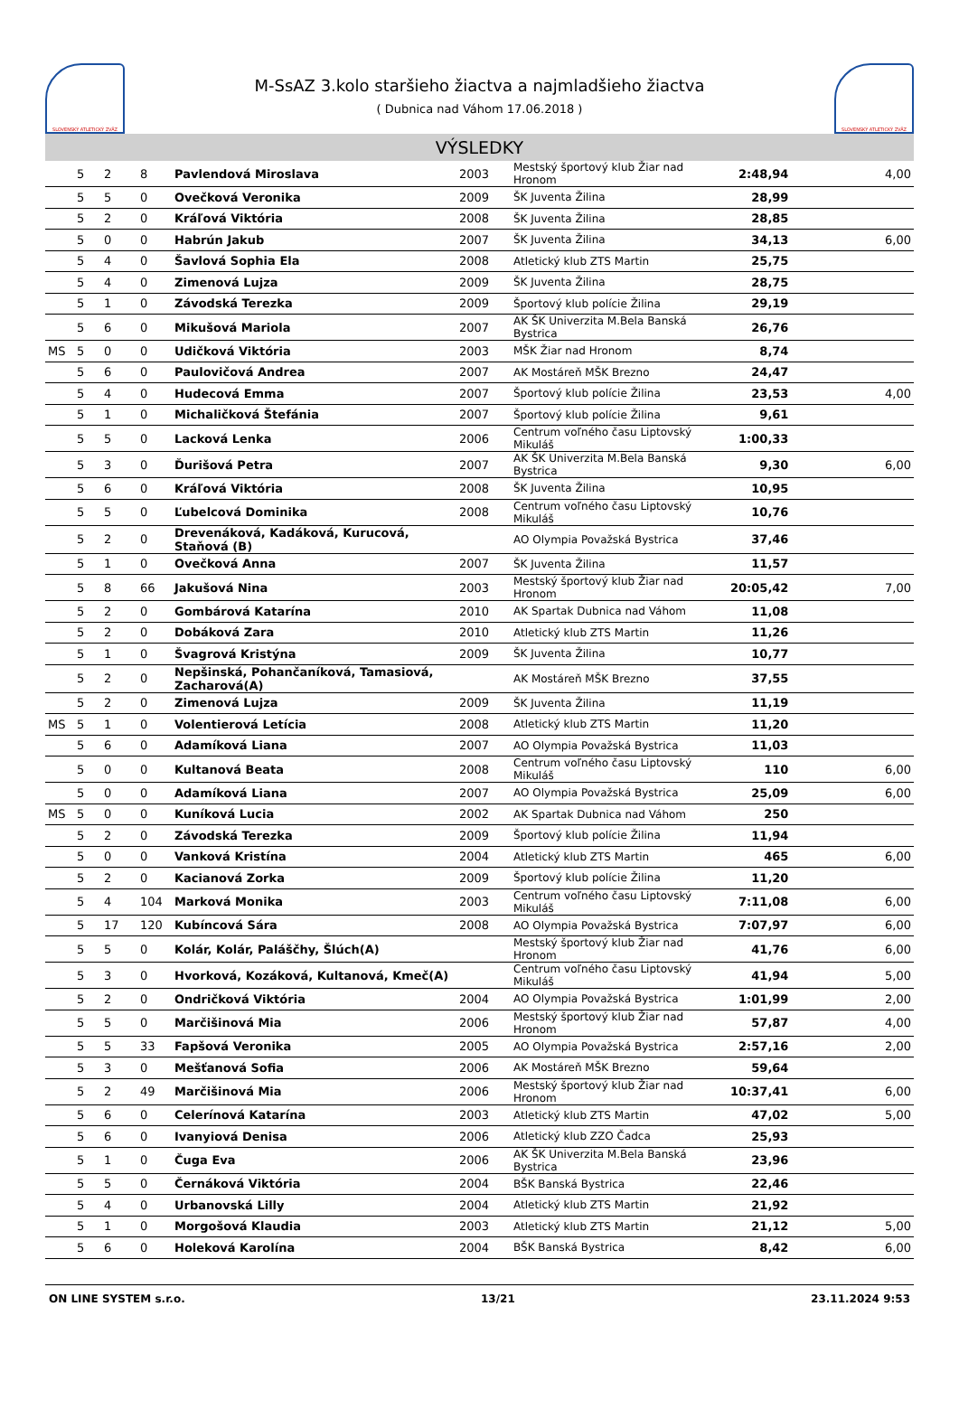SLOVENSKÝ ATLETICKÝ ZVÄZ
M-SsAZ 3.kolo staršieho žiactva a najmladšieho žiactva
( Dubnica nad Váhom 17.06.2018 )
SLOVENSKÝ ATLETICKÝ ZVÄZ
VÝSLEDKY
| | 5 | 2 | 8 | Pavlendová Miroslava | 2003 | Mestský športový klub Žiar nad Hronom | 2:48,94 | 4,00 |
| | 5 | 5 | 0 | Ovečková Veronika | 2009 | ŠK Juventa Žilina | 28,99 | |
| | 5 | 2 | 0 | Kráľová Viktória | 2008 | ŠK Juventa Žilina | 28,85 | |
| | 5 | 0 | 0 | Habrún Jakub | 2007 | ŠK Juventa Žilina | 34,13 | 6,00 |
| | 5 | 4 | 0 | Šavlová Sophia Ela | 2008 | Atletický klub ZTS Martin | 25,75 | |
| | 5 | 4 | 0 | Zimenová Lujza | 2009 | ŠK Juventa Žilina | 28,75 | |
| | 5 | 1 | 0 | Závodská Terezka | 2009 | Športový klub polície Žilina | 29,19 | |
| | 5 | 6 | 0 | Mikušová Mariola | 2007 | AK ŠK Univerzita M.Bela Banská Bystrica | 26,76 | |
| MS | 5 | 0 | 0 | Udičková Viktória | 2003 | MŠK Žiar nad Hronom | 8,74 | |
| | 5 | 6 | 0 | Paulovičová Andrea | 2007 | AK Mostáreň MŠK Brezno | 24,47 | |
| | 5 | 4 | 0 | Hudecová Emma | 2007 | Športový klub polície Žilina | 23,53 | 4,00 |
| | 5 | 1 | 0 | Michaličková Štefánia | 2007 | Športový klub polície Žilina | 9,61 | |
| | 5 | 5 | 0 | Lacková Lenka | 2006 | Centrum voľného času Liptovský Mikuláš | 1:00,33 | |
| | 5 | 3 | 0 | Ďurišová Petra | 2007 | AK ŠK Univerzita M.Bela Banská Bystrica | 9,30 | 6,00 |
| | 5 | 6 | 0 | Kráľová Viktória | 2008 | ŠK Juventa Žilina | 10,95 | |
| | 5 | 5 | 0 | Ľubelcová Dominika | 2008 | Centrum voľného času Liptovský Mikuláš | 10,76 | |
| | 5 | 2 | 0 | Drevenáková, Kadáková, Kurucová, Staňová (B) | | AO Olympia Považská Bystrica | 37,46 | |
| | 5 | 1 | 0 | Ovečková Anna | 2007 | ŠK Juventa Žilina | 11,57 | |
| | 5 | 8 | 66 | Jakušová Nina | 2003 | Mestský športový klub Žiar nad Hronom | 20:05,42 | 7,00 |
| | 5 | 2 | 0 | Gombárová Katarína | 2010 | AK Spartak Dubnica nad Váhom | 11,08 | |
| | 5 | 2 | 0 | Dobáková Zara | 2010 | Atletický klub ZTS Martin | 11,26 | |
| | 5 | 1 | 0 | Švagrová Kristýna | 2009 | ŠK Juventa Žilina | 10,77 | |
| | 5 | 2 | 0 | Nepšinská, Pohančaníková, Tamasiová, Zacharová(A) | | AK Mostáreň MŠK Brezno | 37,55 | |
| | 5 | 2 | 0 | Zimenová Lujza | 2009 | ŠK Juventa Žilina | 11,19 | |
| MS | 5 | 1 | 0 | Volentierová Letícia | 2008 | Atletický klub ZTS Martin | 11,20 | |
| | 5 | 6 | 0 | Adamíková Liana | 2007 | AO Olympia Považská Bystrica | 11,03 | |
| | 5 | 0 | 0 | Kultanová Beata | 2008 | Centrum voľného času Liptovský Mikuláš | 110 | 6,00 |
| | 5 | 0 | 0 | Adamíková Liana | 2007 | AO Olympia Považská Bystrica | 25,09 | 6,00 |
| MS | 5 | 0 | 0 | Kuníková Lucia | 2002 | AK Spartak Dubnica nad Váhom | 250 | |
| | 5 | 2 | 0 | Závodská Terezka | 2009 | Športový klub polície Žilina | 11,94 | |
| | 5 | 0 | 0 | Vanková Kristína | 2004 | Atletický klub ZTS Martin | 465 | 6,00 |
| | 5 | 2 | 0 | Kacianová Zorka | 2009 | Športový klub polície Žilina | 11,20 | |
| | 5 | 4 | 104 | Marková Monika | 2003 | Centrum voľného času Liptovský Mikuláš | 7:11,08 | 6,00 |
| | 5 | 17 | 120 | Kubíncová Sára | 2008 | AO Olympia Považská Bystrica | 7:07,97 | 6,00 |
| | 5 | 5 | 0 | Kolár, Kolár, Paláščhy, Šlúch(A) | | Mestský športový klub Žiar nad Hronom | 41,76 | 6,00 |
| | 5 | 3 | 0 | Hvorková, Kozáková, Kultanová, Kmeč(A) | | Centrum voľného času Liptovský Mikuláš | 41,94 | 5,00 |
| | 5 | 2 | 0 | Ondričková Viktória | 2004 | AO Olympia Považská Bystrica | 1:01,99 | 2,00 |
| | 5 | 5 | 0 | Marčišinová Mia | 2006 | Mestský športový klub Žiar nad Hronom | 57,87 | 4,00 |
| | 5 | 5 | 33 | Fapšová Veronika | 2005 | AO Olympia Považská Bystrica | 2:57,16 | 2,00 |
| | 5 | 3 | 0 | Mešťanová Sofia | 2006 | AK Mostáreň MŠK Brezno | 59,64 | |
| | 5 | 2 | 49 | Marčišinová Mia | 2006 | Mestský športový klub Žiar nad Hronom | 10:37,41 | 6,00 |
| | 5 | 6 | 0 | Celerínová Katarína | 2003 | Atletický klub ZTS Martin | 47,02 | 5,00 |
| | 5 | 6 | 0 | Ivanyiová Denisa | 2006 | Atletický klub ZZO Čadca | 25,93 | |
| | 5 | 1 | 0 | Čuga Eva | 2006 | AK ŠK Univerzita M.Bela Banská Bystrica | 23,96 | |
| | 5 | 5 | 0 | Černáková Viktória | 2004 | BŠK Banská Bystrica | 22,46 | |
| | 5 | 4 | 0 | Urbanovská Lilly | 2004 | Atletický klub ZTS Martin | 21,92 | |
| | 5 | 1 | 0 | Morgošová Klaudia | 2003 | Atletický klub ZTS Martin | 21,12 | 5,00 |
| | 5 | 6 | 0 | Holeková Karolína | 2004 | BŠK Banská Bystrica | 8,42 | 6,00 |
ON LINE SYSTEM s.r.o. 13/21 23.11.2024 9:53